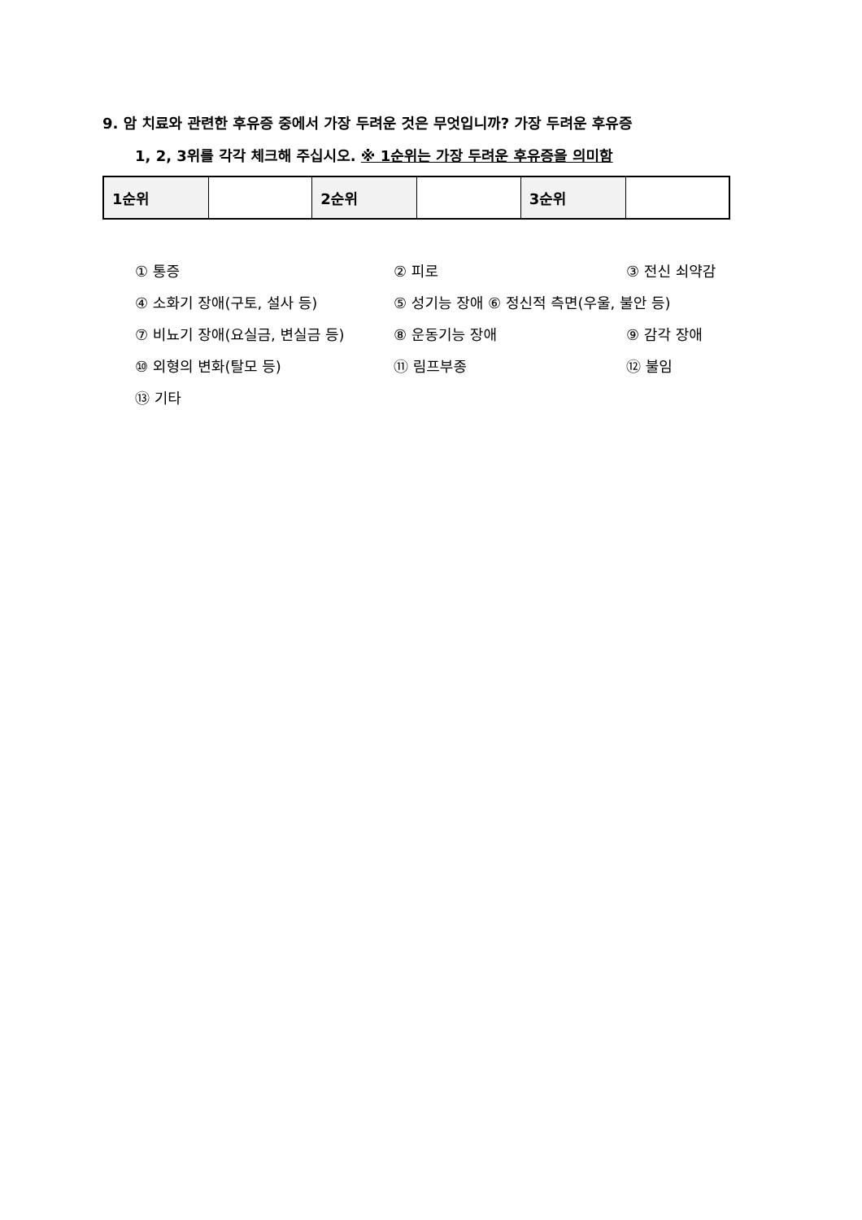9. 암 치료와 관련한 후유증 중에서 가장 두려운 것은 무엇입니까? 가장 두려운 후유증
1, 2, 3위를 각각 체크해 주십시오. ※ 1순위는 가장 두려운 후유증을 의미함
| 1순위 | | 2순위 | | 3순위 | |
① 통증 ② 피로 ③ 전신 쇠약감
④ 소화기 장애(구토, 설사 등) ⑤ 성기능 장애 ⑥ 정신적 측면(우울, 불안 등)
⑦ 비뇨기 장애(요실금, 변실금 등) ⑧ 운동기능 장애 ⑨ 감각 장애
⑩ 외형의 변화(탈모 등) ⑪ 림프부종 ⑫ 불임
⑬ 기타